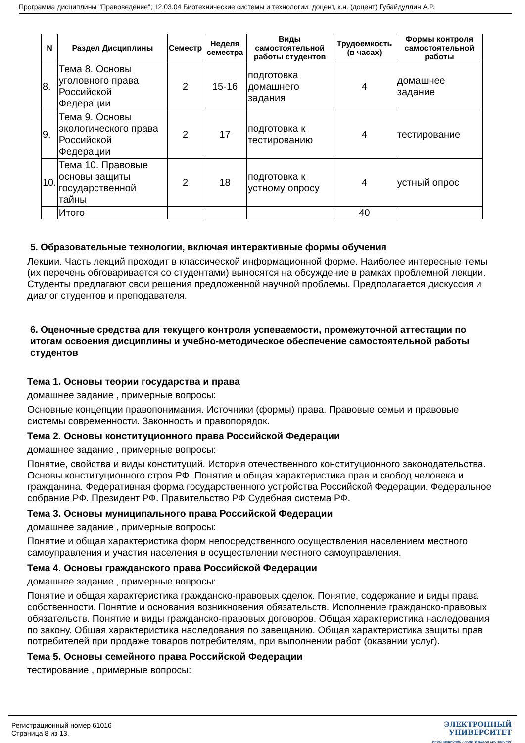Программа дисциплины "Правоведение"; 12.03.04 Биотехнические системы и технологии; доцент, к.н. (доцент) Губайдуллин А.Р.
| N | Раздел Дисциплины | Семестр | Неделя семестра | Виды самостоятельной работы студентов | Трудоемкость (в часах) | Формы контроля самостоятельной работы |
| --- | --- | --- | --- | --- | --- | --- |
| 8. | Тема 8. Основы уголовного права Российской Федерации | 2 | 15-16 | подготовка домашнего задания | 4 | домашнее задание |
| 9. | Тема 9. Основы экологического права Российской Федерации | 2 | 17 | подготовка к тестированию | 4 | тестирование |
| 10. | Тема 10. Правовые основы защиты государственной тайны | 2 | 18 | подготовка к устному опросу | 4 | устный опрос |
| | Итого | | | | 40 | |
5. Образовательные технологии, включая интерактивные формы обучения
Лекции. Часть лекций проходит в классической информационной форме. Наиболее интересные темы (их перечень обговаривается со студентами) выносятся на обсуждение в рамках проблемной лекции. Студенты предлагают свои решения предложенной научной проблемы. Предполагается дискуссия и диалог студентов и преподавателя.
6. Оценочные средства для текущего контроля успеваемости, промежуточной аттестации по итогам освоения дисциплины и учебно-методическое обеспечение самостоятельной работы студентов
Тема 1. Основы теории государства и права
домашнее задание , примерные вопросы:
Основные концепции правопонимания. Источники (формы) права. Правовые семьи и правовые системы современности. Законность и правопорядок.
Тема 2. Основы конституционного права Российской Федерации
домашнее задание , примерные вопросы:
Понятие, свойства и виды конституций. История отечественного конституционного законодательства. Основы конституционного строя РФ. Понятие и общая характеристика прав и свобод человека и гражданина. Федеративная форма государственного устройства Российской Федерации. Федеральное собрание РФ. Президент РФ. Правительство РФ Судебная система РФ.
Тема 3. Основы муниципального права Российской Федерации
домашнее задание , примерные вопросы:
Понятие и общая характеристика форм непосредственного осуществления населением местного самоуправления и участия населения в осуществлении местного самоуправления.
Тема 4. Основы гражданского права Российской Федерации
домашнее задание , примерные вопросы:
Понятие и общая характеристика гражданско-правовых сделок. Понятие, содержание и виды права собственности. Понятие и основания возникновения обязательств. Исполнение гражданско-правовых обязательств. Понятие и виды гражданско-правовых договоров. Общая характеристика наследования по закону. Общая характеристика наследования по завещанию. Общая характеристика защиты прав потребителей при продаже товаров потребителям, при выполнении работ (оказании услуг).
Тема 5. Основы семейного права Российской Федерации
тестирование , примерные вопросы:
Регистрационный номер 61016
Страница 8 из 13.
ЭЛЕКТРОННЫЙ
УНИВЕРСИТЕТ
ИНФОРМАЦИОННО-АНАЛИТИЧЕСКАЯ СИСТЕМА КФУ